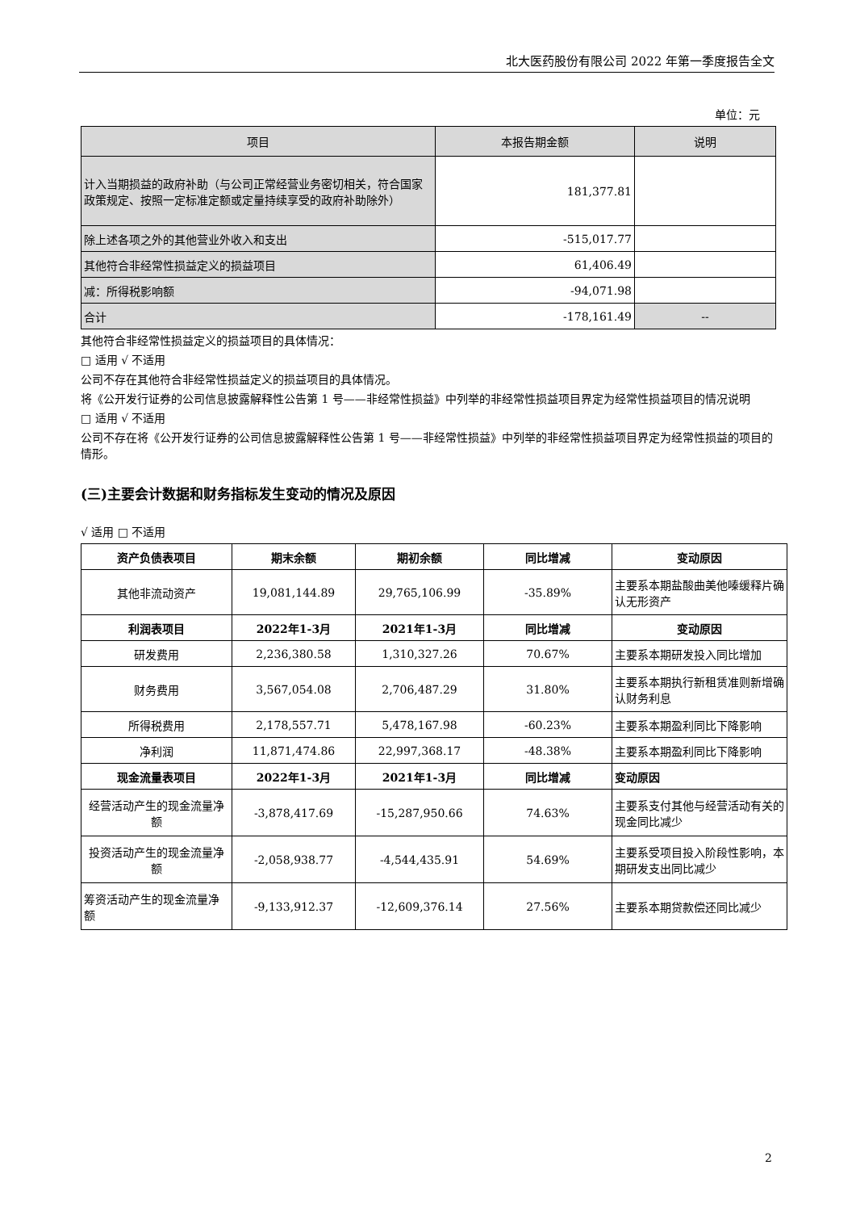北大医药股份有限公司 2022 年第一季度报告全文
单位：元
| 项目 | 本报告期金额 | 说明 |
| --- | --- | --- |
| 计入当期损益的政府补助（与公司正常经营业务密切相关，符合国家政策规定、按照一定标准定额或定量持续享受的政府补助除外） | 181,377.81 | |
| 除上述各项之外的其他营业外收入和支出 | -515,017.77 | |
| 其他符合非经常性损益定义的损益项目 | 61,406.49 | |
| 减：所得税影响额 | -94,071.98 | |
| 合计 | -178,161.49 | -- |
其他符合非经常性损益定义的损益项目的具体情况：
□ 适用 √ 不适用
公司不存在其他符合非经常性损益定义的损益项目的具体情况。
将《公开发行证券的公司信息披露解释性公告第 1 号——非经常性损益》中列举的非经常性损益项目界定为经常性损益项目的情况说明
□ 适用 √ 不适用
公司不存在将《公开发行证券的公司信息披露解释性公告第 1 号——非经常性损益》中列举的非经常性损益项目界定为经常性损益的项目的情形。
(三)主要会计数据和财务指标发生变动的情况及原因
√ 适用 □ 不适用
| 资产负债表项目 | 期末余额 | 期初余额 | 同比增减 | 变动原因 |
| --- | --- | --- | --- | --- |
| 其他非流动资产 | 19,081,144.89 | 29,765,106.99 | -35.89% | 主要系本期盐酸曲美他嗪缓释片确认无形资产 |
| 利润表项目 | 2022年1-3月 | 2021年1-3月 | 同比增减 | 变动原因 |
| 研发费用 | 2,236,380.58 | 1,310,327.26 | 70.67% | 主要系本期研发投入同比增加 |
| 财务费用 | 3,567,054.08 | 2,706,487.29 | 31.80% | 主要系本期执行新租赁准则新增确认财务利息 |
| 所得税费用 | 2,178,557.71 | 5,478,167.98 | -60.23% | 主要系本期盈利同比下降影响 |
| 净利润 | 11,871,474.86 | 22,997,368.17 | -48.38% | 主要系本期盈利同比下降影响 |
| 现金流量表项目 | 2022年1-3月 | 2021年1-3月 | 同比增减 | 变动原因 |
| 经营活动产生的现金流量净额 | -3,878,417.69 | -15,287,950.66 | 74.63% | 主要系支付其他与经营活动有关的现金同比减少 |
| 投资活动产生的现金流量净额 | -2,058,938.77 | -4,544,435.91 | 54.69% | 主要系受项目投入阶段性影响，本期研发支出同比减少 |
| 筹资活动产生的现金流量净额 | -9,133,912.37 | -12,609,376.14 | 27.56% | 主要系本期贷款偿还同比减少 |
2